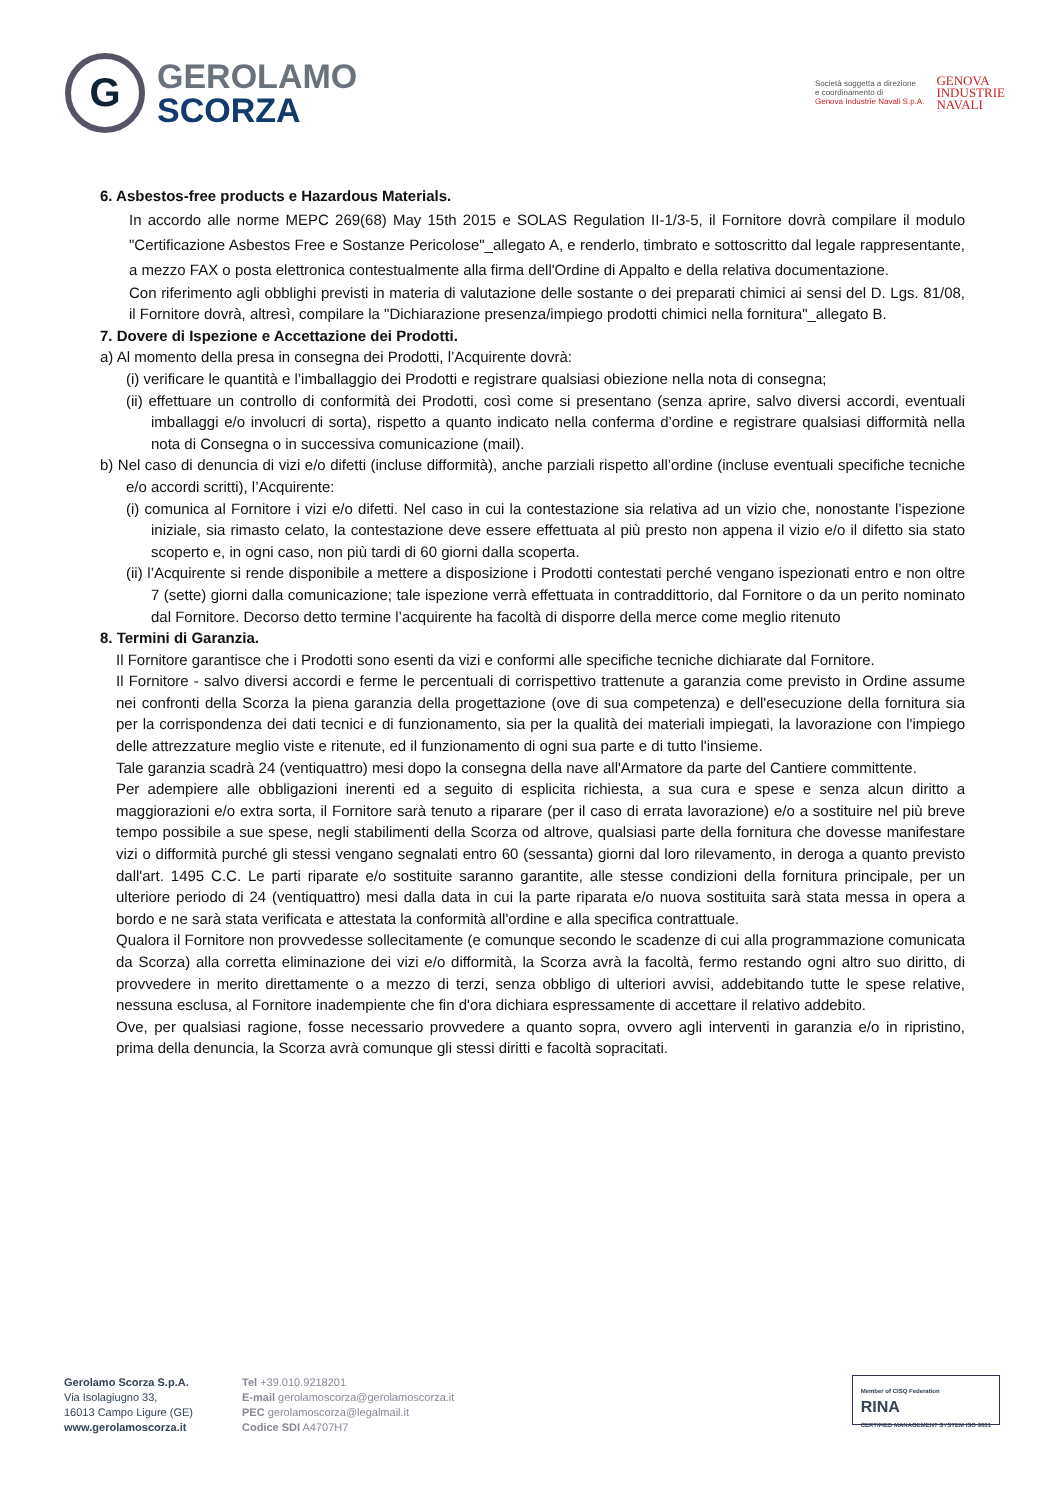G
GEROLAMO
SCORZA
Società soggetta a direzione
e coordinamento di
Genova Industrie Navali S.p.A.
GENOVA
INDUSTRIE
NAVALI
6. Asbestos-free products e Hazardous Materials.
In accordo alle norme MEPC 269(68) May 15th 2015 e SOLAS Regulation II-1/3-5, il Fornitore dovrà compilare il modulo "Certificazione Asbestos Free e Sostanze Pericolose"_allegato A, e renderlo, timbrato e sottoscritto dal legale rappresentante, a mezzo FAX o posta elettronica contestualmente alla firma dell'Ordine di Appalto e della relativa documentazione.
Con riferimento agli obblighi previsti in materia di valutazione delle sostante o dei preparati chimici ai sensi del D. Lgs. 81/08, il Fornitore dovrà, altresì, compilare la "Dichiarazione presenza/impiego prodotti chimici nella fornitura"_allegato B.
7. Dovere di Ispezione e Accettazione dei Prodotti.
a) Al momento della presa in consegna dei Prodotti, l’Acquirente dovrà:
(i) verificare le quantità e l’imballaggio dei Prodotti e registrare qualsiasi obiezione nella nota di consegna;
(ii) effettuare un controllo di conformità dei Prodotti, così come si presentano (senza aprire, salvo diversi accordi, eventuali imballaggi e/o involucri di sorta), rispetto a quanto indicato nella conferma d’ordine e registrare qualsiasi difformità nella nota di Consegna o in successiva comunicazione (mail).
b) Nel caso di denuncia di vizi e/o difetti (incluse difformità), anche parziali rispetto all’ordine (incluse eventuali specifiche tecniche e/o accordi scritti), l’Acquirente:
(i) comunica al Fornitore i vizi e/o difetti. Nel caso in cui la contestazione sia relativa ad un vizio che, nonostante l’ispezione iniziale, sia rimasto celato, la contestazione deve essere effettuata al più presto non appena il vizio e/o il difetto sia stato scoperto e, in ogni caso, non più tardi di 60 giorni dalla scoperta.
(ii) l’Acquirente si rende disponibile a mettere a disposizione i Prodotti contestati perché vengano ispezionati entro e non oltre 7 (sette) giorni dalla comunicazione; tale ispezione verrà effettuata in contraddittorio, dal Fornitore o da un perito nominato dal Fornitore. Decorso detto termine l’acquirente ha facoltà di disporre della merce come meglio ritenuto
8. Termini di Garanzia.
Il Fornitore garantisce che i Prodotti sono esenti da vizi e conformi alle specifiche tecniche dichiarate dal Fornitore.
Il Fornitore - salvo diversi accordi e ferme le percentuali di corrispettivo trattenute a garanzia come previsto in Ordine assume nei confronti della Scorza la piena garanzia della progettazione (ove di sua competenza) e dell'esecuzione della fornitura sia per la corrispondenza dei dati tecnici e di funzionamento, sia per la qualità dei materiali impiegati, la lavorazione con l'impiego delle attrezzature meglio viste e ritenute, ed il funzionamento di ogni sua parte e di tutto l'insieme.
Tale garanzia scadrà 24 (ventiquattro) mesi dopo la consegna della nave all'Armatore da parte del Cantiere committente.
Per adempiere alle obbligazioni inerenti ed a seguito di esplicita richiesta, a sua cura e spese e senza alcun diritto a maggiorazioni e/o extra sorta, il Fornitore sarà tenuto a riparare (per il caso di errata lavorazione) e/o a sostituire nel più breve tempo possibile a sue spese, negli stabilimenti della Scorza od altrove, qualsiasi parte della fornitura che dovesse manifestare vizi o difformità purché gli stessi vengano segnalati entro 60 (sessanta) giorni dal loro rilevamento, in deroga a quanto previsto dall'art. 1495 C.C. Le parti riparate e/o sostituite saranno garantite, alle stesse condizioni della fornitura principale, per un ulteriore periodo di 24 (ventiquattro) mesi dalla data in cui la parte riparata e/o nuova sostituita sarà stata messa in opera a bordo e ne sarà stata verificata e attestata la conformità all'ordine e alla specifica contrattuale.
Qualora il Fornitore non provvedesse sollecitamente (e comunque secondo le scadenze di cui alla programmazione comunicata da Scorza) alla corretta eliminazione dei vizi e/o difformità, la Scorza avrà la facoltà, fermo restando ogni altro suo diritto, di provvedere in merito direttamente o a mezzo di terzi, senza obbligo di ulteriori avvisi, addebitando tutte le spese relative, nessuna esclusa, al Fornitore inadempiente che fin d'ora dichiara espressamente di accettare il relativo addebito.
Ove, per qualsiasi ragione, fosse necessario provvedere a quanto sopra, ovvero agli interventi in garanzia e/o in ripristino, prima della denuncia, la Scorza avrà comunque gli stessi diritti e facoltà sopracitati.
Gerolamo Scorza S.p.A.
Via Isolagiugno 33,
16013 Campo Ligure (GE)
www.gerolamoscorza.it
Tel +39.010.9218201
E-mail gerolamoscorza@gerolamoscorza.it
PEC gerolamoscorza@legalmail.it
Codice SDI A4707H7
Member of CISQ Federation
RINA
CERTIFIED MANAGEMENT SYSTEM ISO 9001